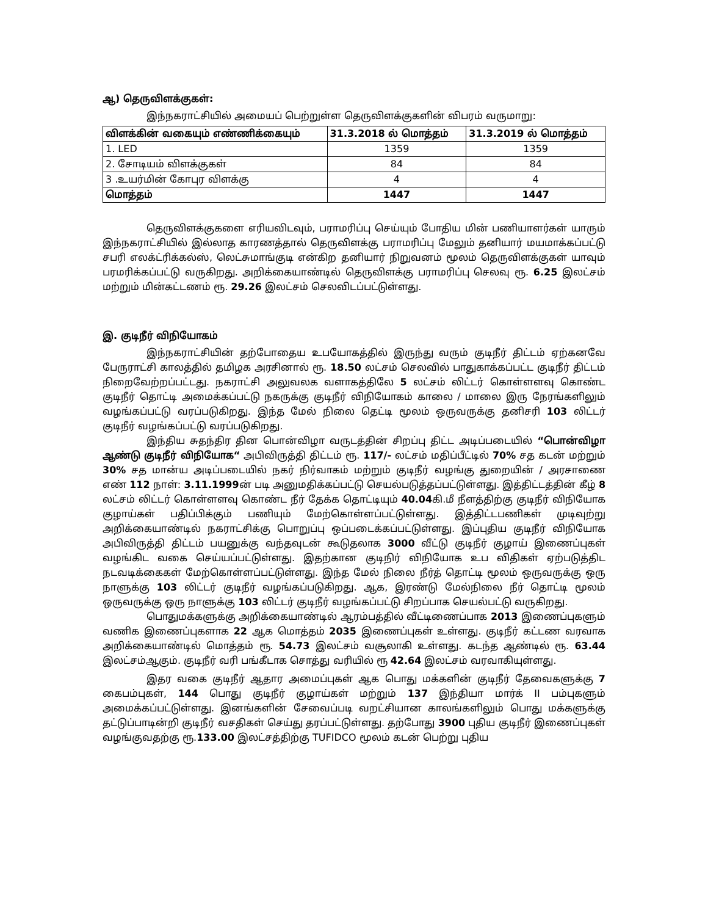ஆ) தெருவிளக்குகள்:
இந்நகராட்சியில் அமையப் பெற்றுள்ள தெருவிளக்குகளின் விபரம் வருமாறு:
| விளக்கின் வகையும் எண்ணிக்கையும் | 31.3.2018 ல் மொத்தம் | 31.3.2019 ல் மொத்தம் |
| --- | --- | --- |
| 1. LED | 1359 | 1359 |
| 2. சோடியம் விளக்குகள் | 84 | 84 |
| 3 .உயர்மின் கோபுர விளக்கு | 4 | 4 |
| மொத்தம் | 1447 | 1447 |
தெருவிளக்குகளை எரியவிடவும், பராமரிப்பு செய்யும் போதிய மின் பணியாளர்கள் யாரும் இந்நகராட்சியில் இல்லாத காரணத்தால் தெருவிளக்கு பராமரிப்பு மேலும் தனியார் மயமாக்கப்பட்டு சபரி எலக்ட்ரிக்கல்ஸ், லெட்சுமாங்குடி என்கிற தனியார் நிறுவனம் மூலம் தெருவிளக்குகள் யாவும் பரமரிக்கப்பட்டு வருகிறது. அறிக்கையாண்டில் தெருவிளக்கு பராமரிப்பு செலவு ரூ. 6.25 இலட்சம் மற்றும் மின்கட்டணம் ரூ. 29.26 இலட்சம் செலவிடப்பட்டுள்ளது.
இ. குடிநீர் விநியோகம்
இந்நகராட்சியின் தற்போதைய உபயோகத்தில் இருந்து வரும் குடிநீர் திட்டம் ஏற்கனவே பேருராட்சி காலத்தில் தமிழக அரசினால் ரூ. 18.50 லட்சம் செலவில் பாதுகாக்கப்பட்ட குடிநீர் திட்டம் நிறைவேற்றப்பட்டது. நகராட்சி அலுவலக வளாகத்திலே 5 லட்சம் லிட்டர் கொள்ளளவு கொண்ட குடிநீர் தொட்டி அமைக்கப்பட்டு நகருக்கு குடிநீர் விநியோகம் காலை / மாலை இரு நேரங்களிலும் வழங்கப்பட்டு வரப்படுகிறது. இந்த மேல் நிலை தெட்டி மூலம் ஒருவருக்கு தனிசரி 103 லிட்டர் குடிநீர் வழங்கப்பட்டு வரப்படுகிறது.
இந்திய சுதந்திர தின பொன்விழா வருடத்தின் சிறப்பு திட்ட அடிப்படையில் “பொன்விழா ஆண்டு குடிநீர் விநியோக“ அபிவிருத்தி திட்டம் ரூ. 117/- லட்சம் மதிப்பீட்டில் 70% சத கடன் மற்றும் 30% சத மான்ய அடிப்படையில் நகர் நிர்வாகம் மற்றும் குடிநீர் வழங்கு துறையின் / அரசாணை எண் 112 நாள்: 3.11.1999ன் படி அனுமதிக்கப்பட்டு செயல்படுத்தப்பட்டுள்ளது. இத்திட்டத்தின் கீழ் 8 லட்சம் லிட்டர் கொள்ளளவு கொண்ட நீர் தேக்க தொட்டியும் 40.04கி.மீ நீளத்திற்கு குடிநீர் விநியோக குழாய்கள் பதிப்பிக்கும் பணியும் மேற்கொள்ளப்பட்டுள்ளது. இத்திட்டபணிகள் முடிவுற்று அறிக்கையாண்டில் நகராட்சிக்கு பொறுப்பு ஒப்படைக்கப்பட்டுள்ளது. இப்புதிய குடிநீர் விநியோக அபிவிருத்தி திட்டம் பயனுக்கு வந்தவுடன் கூடுதலாக 3000 வீட்டு குடிநீர் குழாய் இணைப்புகள் வழங்கிட வகை செய்யப்பட்டுள்ளது. இதற்கான குடிநிர் விநியோக உப விதிகள் ஏற்படுத்திட நடவடிக்கைகள் மேற்கொள்ளப்பட்டுள்ளது. இந்த மேல் நிலை நீர்த் தொட்டி மூலம் ஒருவருக்கு ஒரு நாளுக்கு 103 லிட்டர் குடிநீர் வழங்கப்படுகிறது. ஆக, இரண்டு மேல்நிலை நீர் தொட்டி மூலம் ஒருவருக்கு ஒரு நாளுக்கு 103 லிட்டர் குடிநீர் வழங்கப்பட்டு சிறப்பாக செயல்பட்டு வருகிறது.
பொதுமக்களுக்கு அறிக்கையாண்டில் ஆரம்பத்தில் வீட்டிணைப்பாக 2013 இணைப்புகளும் வணிக இணைப்புகளாக 22 ஆக மொத்தம் 2035 இணைப்புகள் உள்ளது. குடிநீர் கட்டண வரவாக அறிக்கையாண்டில் மொத்தம் ரூ. 54.73 இலட்சம் வசூலாகி உள்ளது. கடந்த ஆண்டில் ரூ. 63.44 இலட்சம்ஆகும். குடிநீர் வரி பங்கீடாக சொத்து வரியில் ரூ 42.64 இலட்சம் வரவாகியுள்ளது.
இதர வகை குடிநீர் ஆதார அமைப்புகள் ஆக பொது மக்களின் குடிநீர் தேவைகளுக்கு 7 கைபம்புகள், 144 பொது குடிநீர் குழாய்கள் மற்றும் 137 இந்தியா மார்க் II பம்புகளும் அமைக்கப்பட்டுள்ளது. இனங்களின் சேவைப்படி வறட்சியான காலங்களிலும் பொது மக்களுக்கு தட்டுப்பாடின்றி குடிநீர் வசதிகள் செய்து தரப்பட்டுள்ளது. தற்போது 3900 புதிய குடிநீர் இணைப்புகள் வழங்குவதற்கு ரூ.133.00 இலட்சத்திற்கு TUFIDCO மூலம் கடன் பெற்று புதிய